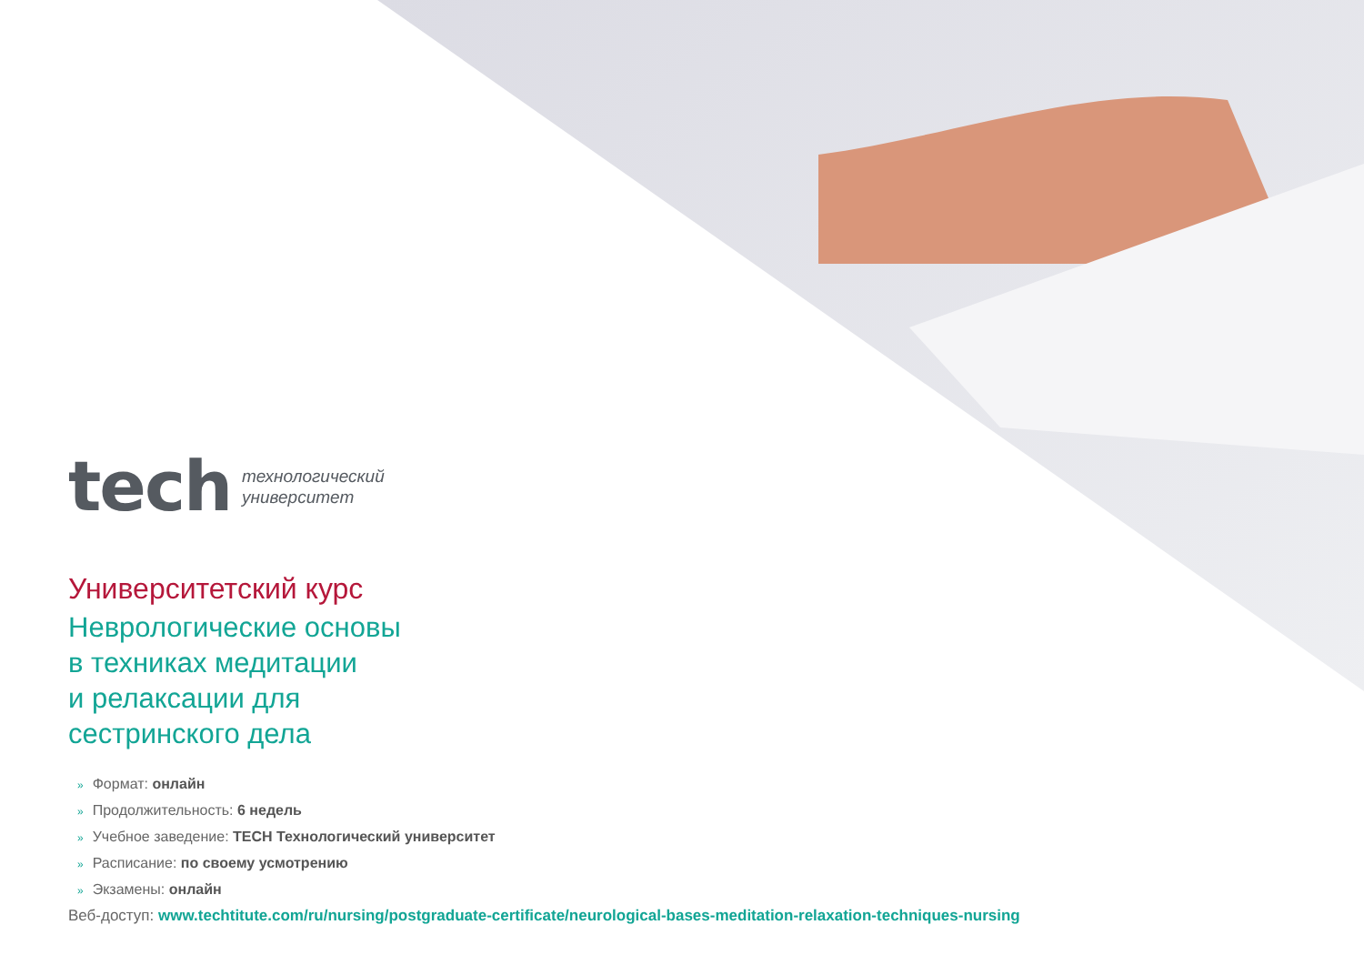tech технологический
университет
Университетский курс
Неврологические основы
в техниках медитации
и релаксации для
сестринского дела
» Формат: онлайн
» Продолжительность: 6 недель
» Учебное заведение: TECH Технологический университет
» Расписание: по своему усмотрению
» Экзамены: онлайн
Веб-доступ: www.techtitute.com/ru/nursing/postgraduate-certificate/neurological-bases-meditation-relaxation-techniques-nursing